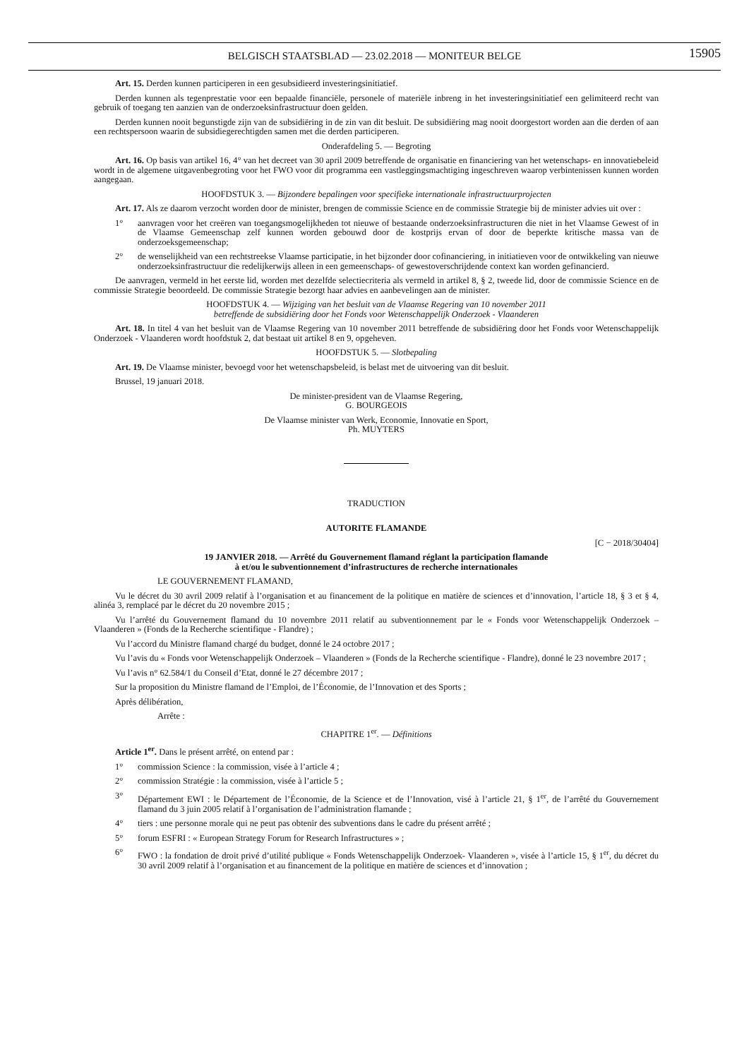BELGISCH STAATSBLAD — 23.02.2018 — MONITEUR BELGE
15905
Art. 15. Derden kunnen participeren in een gesubsidieerd investeringsinitiatief.
Derden kunnen als tegenprestatie voor een bepaalde financiële, personele of materiële inbreng in het investeringsinitiatief een gelimiteerd recht van gebruik of toegang ten aanzien van de onderzoeksinfrastructuur doen gelden.
Derden kunnen nooit begunstigde zijn van de subsidiëring in de zin van dit besluit. De subsidiëring mag nooit doorgestort worden aan die derden of aan een rechtspersoon waarin de subsidiegerechtigden samen met die derden participeren.
Onderafdeling 5. — Begroting
Art. 16. Op basis van artikel 16, 4° van het decreet van 30 april 2009 betreffende de organisatie en financiering van het wetenschaps- en innovatiebeleid wordt in de algemene uitgavenbegroting voor het FWO voor dit programma een vastleggingsmachtiging ingeschreven waarop verbintenissen kunnen worden aangegaan.
HOOFDSTUK 3. — Bijzondere bepalingen voor specifieke internationale infrastructuurprojecten
Art. 17. Als ze daarom verzocht worden door de minister, brengen de commissie Science en de commissie Strategie bij de minister advies uit over :
1° aanvragen voor het creëren van toegangsmogelijkheden tot nieuwe of bestaande onderzoeksinfrastructuren die niet in het Vlaamse Gewest of in de Vlaamse Gemeenschap zelf kunnen worden gebouwd door de kostprijs ervan of door de beperkte kritische massa van de onderzoeksgemeenschap;
2° de wenselijkheid van een rechtstreekse Vlaamse participatie, in het bijzonder door cofinanciering, in initiatieven voor de ontwikkeling van nieuwe onderzoeksinfrastructuur die redelijkerwijs alleen in een gemeenschaps- of gewestoverschrijdende context kan worden gefinancierd.
De aanvragen, vermeld in het eerste lid, worden met dezelfde selectiecriteria als vermeld in artikel 8, § 2, tweede lid, door de commissie Science en de commissie Strategie beoordeeld. De commissie Strategie bezorgt haar advies en aanbevelingen aan de minister.
HOOFDSTUK 4. — Wijziging van het besluit van de Vlaamse Regering van 10 november 2011
betreffende de subsidiëring door het Fonds voor Wetenschappelijk Onderzoek - Vlaanderen
Art. 18. In titel 4 van het besluit van de Vlaamse Regering van 10 november 2011 betreffende de subsidiëring door het Fonds voor Wetenschappelijk Onderzoek - Vlaanderen wordt hoofdstuk 2, dat bestaat uit artikel 8 en 9, opgeheven.
HOOFDSTUK 5. — Slotbepaling
Art. 19. De Vlaamse minister, bevoegd voor het wetenschapsbeleid, is belast met de uitvoering van dit besluit.
Brussel, 19 januari 2018.
De minister-president van de Vlaamse Regering,
G. BOURGEOIS
De Vlaamse minister van Werk, Economie, Innovatie en Sport,
Ph. MUYTERS
TRADUCTION
AUTORITE FLAMANDE
[C − 2018/30404]
19 JANVIER 2018. — Arrêté du Gouvernement flamand réglant la participation flamande
à et/ou le subventionnement d’infrastructures de recherche internationales
LE GOUVERNEMENT FLAMAND,
Vu le décret du 30 avril 2009 relatif à l’organisation et au financement de la politique en matière de sciences et d’innovation, l’article 18, § 3 et § 4, alinéa 3, remplacé par le décret du 20 novembre 2015 ;
Vu l’arrêté du Gouvernement flamand du 10 novembre 2011 relatif au subventionnement par le « Fonds voor Wetenschappelijk Onderzoek – Vlaanderen » (Fonds de la Recherche scientifique - Flandre) ;
Vu l’accord du Ministre flamand chargé du budget, donné le 24 octobre 2017 ;
Vu l’avis du « Fonds voor Wetenschappelijk Onderzoek – Vlaanderen » (Fonds de la Recherche scientifique - Flandre), donné le 23 novembre 2017 ;
Vu l’avis n° 62.584/1 du Conseil d’Etat, donné le 27 décembre 2017 ;
Sur la proposition du Ministre flamand de l’Emploi, de l’Économie, de l’Innovation et des Sports ;
Après délibération,
Arrête :
CHAPITRE 1<sup>er</sup>. — Définitions
Article 1<sup>er</sup>. Dans le présent arrêté, on entend par :
1° commission Science : la commission, visée à l’article 4 ;
2° commission Stratégie : la commission, visée à l’article 5 ;
3° Département EWI : le Département de l’Économie, de la Science et de l’Innovation, visé à l’article 21, § 1<sup>er</sup>, de l’arrêté du Gouvernement flamand du 3 juin 2005 relatif à l’organisation de l’administration flamande ;
4° tiers : une personne morale qui ne peut pas obtenir des subventions dans le cadre du présent arrêté ;
5° forum ESFRI : « European Strategy Forum for Research Infrastructures » ;
6° FWO : la fondation de droit privé d’utilité publique « Fonds Wetenschappelijk Onderzoek- Vlaanderen », visée à l’article 15, § 1<sup>er</sup>, du décret du 30 avril 2009 relatif à l’organisation et au financement de la politique en matière de sciences et d’innovation ;